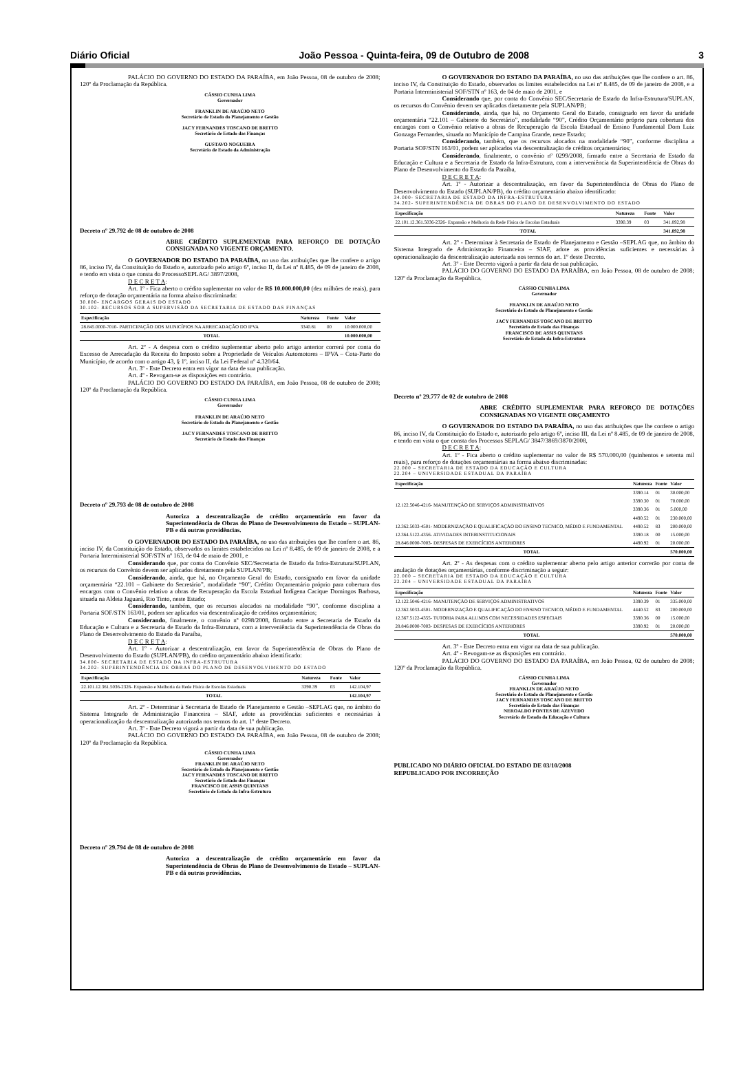Diário Oficial João Pessoa - Quinta-feira, 09 de Outubro de 2008 3
PALÁCIO DO GOVERNO DO ESTADO DA PARAÍBA, em João Pessoa, 08 de outubro de 2008; 120º da Proclamação da República.
CÁSSIO CUNHA LIMA
Governador
FRANKLIN DE ARAÚJO NETO
Secretário de Estado do Planejamento e Gestão
JACY FERNANDES TOSCANO DE BRITTO
Secretário de Estado das Finanças
GUSTAVO NOGUEIRA
Secretário de Estado da Administração
Decreto nº 29.792 de 08 de outubro de 2008
ABRE CRÉDITO SUPLEMENTAR PARA REFORÇO DE DOTAÇÃO CONSIGNADA NO VIGENTE ORÇAMENTO.
O GOVERNADOR DO ESTADO DA PARAÍBA, no uso das atribuições que lhe confere o artigo 86, inciso IV, da Constituição do Estado e, autorizado pelo artigo 6º, inciso II, da Lei nº 8.485, de 09 de janeiro de 2008, e tendo em vista o que consta do ProcessoSEPLAG/ 3897/2008,
D E C R E T A:
Art. 1º - Fica aberto o crédito suplementar no valor de R$ 10.000.000,00 (dez milhões de reais), para reforço de dotação orçamentária na forma abaixo discriminada:
30.000- ENCARGOS GERAIS DO ESTADO
30.102- RECURSOS SOB A SUPERVISÃO DA SECRETARIA DE ESTADO DAS FINANÇAS
| Especificação | Natureza | Fonte | Valor |
| --- | --- | --- | --- |
| 28.845.0000-7010- PARTICIPAÇÃO DOS MUNICÍPIOS NA ARRECADAÇÃO DO IPVA | 3340.81 | 00 | 10.000.000,00 |
| TOTAL | | | 10.000.000,00 |
Art. 2º - A despesa com o crédito suplementar aberto pelo artigo anterior correrá por conta do Excesso de Arrecadação da Receita do Imposto sobre a Propriedade de Veículos Automotores – IPVA – Cota-Parte do Município, de acordo com o artigo 43, § 1º, inciso II, da Lei Federal nº 4.320/64.
Art. 3º - Este Decreto entra em vigor na data de sua publicação.
Art. 4º - Revogam-se as disposições em contrário.
PALÁCIO DO GOVERNO DO ESTADO DA PARAÍBA, em João Pessoa, 08 de outubro de 2008; 120º da Proclamação da República.
CÁSSIO CUNHA LIMA
Governador
FRANKLIN DE ARAÚJO NETO
Secretário de Estado do Planejamento e Gestão
JACY FERNANDES TOSCANO DE BRITTO
Secretário de Estado das Finanças
Decreto nº 29.793 de 08 de outubro de 2008
Autoriza a descentralização de crédito orçamentário em favor da Superintendência de Obras do Plano de Desenvolvimento do Estado – SUPLAN-PB e dá outras providências.
O GOVERNADOR DO ESTADO DA PARAÍBA, no uso das atribuições que lhe confere o art. 86, inciso IV, da Constituição do Estado, observados os limites estabelecidos na Lei nº 8.485, de 09 de janeiro de 2008, e a Portaria Interministerial SOF/STN nº 163, de 04 de maio de 2001, e
Considerando que, por conta do Convênio SEC/Secretaria de Estado da Infra-Estrutura/SUPLAN, os recursos do Convênio devem ser aplicados diretamente pela SUPLAN/PB;
Considerando, ainda, que há, no Orçamento Geral do Estado, consignado em favor da unidade orçamentária “22.101 – Gabinete do Secretário”, modalidade “90”, Crédito Orçamentário próprio para cobertura dos encargos com o Convênio relativo a obras de Recuperação da Escola Estadual Indígena Cacique Domingos Barbosa, situada na Aldeia Jaguará, Rio Tinto, neste Estado;
Considerando, também, que os recursos alocados na modalidade “90”, conforme disciplina a Portaria SOF/STN 163/01, podem ser aplicados via descentralização de créditos orçamentários;
Considerando, finalmente, o convênio nº 0298/2008, firmado entre a Secretaria de Estado da Educação e Cultura e a Secretaria de Estado da Infra-Estrutura, com a interveniência da Superintendência de Obras do Plano de Desenvolvimento do Estado da Paraíba,
D E C R E T A:
Art. 1º - Autorizar a descentralização, em favor da Superintendência de Obras do Plano de Desenvolvimento do Estado (SUPLAN/PB), do crédito orçamentário abaixo identificado:
34.000- SECRETARIA DE ESTADO DA INFRA-ESTRUTURA
34.202- SUPERINTENDÊNCIA DE OBRAS DO PLANO DE DESENVOLVIMENTO DO ESTADO
| Especificação | Natureza | Fonte | Valor |
| --- | --- | --- | --- |
| 22.101.12.361.5036-2326- Expansão e Melhoria da Rede Física de Escolas Estaduais | 3390.39 | 03 | 142.104,97 |
| TOTAL | | | 142.104,97 |
Art. 2º - Determinar à Secretaria de Estado de Planejamento e Gestão –SEPLAG que, no âmbito do Sistema Integrado de Administração Financeira – SIAF, adote as providências suficientes e necessárias à operacionalização da descentralização autorizada nos termos do art. 1º deste Decreto.
Art. 3º - Este Decreto vigorá a partir da data de sua publicação.
PALÁCIO DO GOVERNO DO ESTADO DA PARAÍBA, em João Pessoa, 08 de outubro de 2008; 120º da Proclamação da República.
CÁSSIO CUNHA LIMA
Governador
FRANKLIN DE ARAÚJO NETO
Secretário de Estado do Planejamento e Gestão
JACY FERNANDES TOSCANO DE BRITTO
Secretário de Estado das Finanças
FRANCISCO DE ASSIS QUINTANS
Secretário de Estado da Infra-Estrutura
Decreto nº 29.794 de 08 de outubro de 2008
Autoriza a descentralização de crédito orçamentário em favor da Superintendência de Obras do Plano de Desenvolvimento do Estado – SUPLAN-PB e dá outras providências.
O GOVERNADOR DO ESTADO DA PARAÍBA, no uso das atribuições que lhe confere o art. 86, inciso IV, da Constituição do Estado, observados os limites estabelecidos na Lei nº 8.485, de 09 de janeiro de 2008, e a Portaria Interministerial SOF/STN nº 163, de 04 de maio de 2001, e
Considerando que, por conta do Convênio SEC/Secretaria de Estado da Infra-Estrutura/SUPLAN, os recursos do Convênio devem ser aplicados diretamente pela SUPLAN/PB;
Considerando, ainda, que há, no Orçamento Geral do Estado, consignado em favor da unidade orçamentária “22.101 – Gabinete do Secretário”, modalidade “90”, Crédito Orçamentário próprio para cobertura dos encargos com o Convênio relativo a obras de Recuperação da Escola Estadual de Ensino Fundamental Dom Luiz Gonzaga Fernandes, situada no Município de Campina Grande, neste Estado;
Considerando, também, que os recursos alocados na modalidade “90”, conforme disciplina a Portaria SOF/STN 163/01, podem ser aplicados via descentralização de créditos orçamentários;
Considerando, finalmente, o convênio nº 0299/2008, firmado entre a Secretaria de Estado da Educação e Cultura e a Secretaria de Estado da Infra-Estrutura, com a interveniência da Superintendência de Obras do Plano de Desenvolvimento do Estado da Paraíba,
D E C R E T A:
Art. 1º - Autorizar a descentralização, em favor da Superintendência de Obras do Plano de Desenvolvimento do Estado (SUPLAN/PB), do crédito orçamentário abaixo identificado:
34.000- SECRETARIA DE ESTADO DA INFRA-ESTRUTURA
34.202- SUPERINTENDÊNCIA DE OBRAS DO PLANO DE DESENVOLVIMENTO DO ESTADO
| Especificação | Natureza | Fonte | Valor |
| --- | --- | --- | --- |
| 22.101.12.361.5036-2326- Expansão e Melhoria da Rede Física de Escolas Estaduais | 3390.39 | 03 | 341.892,98 |
| TOTAL | | | 341.892,98 |
Art. 2º - Determinar à Secretaria de Estado de Planejamento e Gestão –SEPLAG que, no âmbito do Sistema Integrado de Administração Financeira – SIAF, adote as providências suficientes e necessárias à operacionalização da descentralização autorizada nos termos do art. 1º deste Decreto.
Art. 3º - Este Decreto vigorá a partir da data de sua publicação.
PALÁCIO DO GOVERNO DO ESTADO DA PARAÍBA, em João Pessoa, 08 de outubro de 2008; 120º da Proclamação da República.
CÁSSIO CUNHA LIMA
Governador
FRANKLIN DE ARAÚJO NETO
Secretário de Estado do Planejamento e Gestão
JACY FERNANDES TOSCANO DE BRITTO
Secretário de Estado das Finanças
FRANCISCO DE ASSIS QUINTANS
Secretário de Estado da Infra-Estrutura
Decreto nº 29.777 de 02 de outubro de 2008
ABRE CRÉDITO SUPLEMENTAR PARA REFORÇO DE DOTAÇÕES CONSIGNADAS NO VIGENTE ORÇAMENTO
O GOVERNADOR DO ESTADO DA PARAÍBA, no uso das atribuições que lhe confere o artigo 86, inciso IV, da Constituição do Estado e, autorizado pelo artigo 6º, inciso III, da Lei nº 8.485, de 09 de janeiro de 2008, e tendo em vista o que consta dos Processos SEPLAG/ 3847/3869/3870/2008,
D E C R E T A:
Art. 1º - Fica aberto o crédito suplementar no valor de R$ 570.000,00 (quinhentos e setenta mil reais), para reforço de dotações orçamentárias na forma abaixo discriminadas:
22.000 – SECRETARIA DE ESTADO DA EDUCAÇÃO E CULTURA
22.204 – UNIVERSIDADE ESTADUAL DA PARAÍBA
| Especificação | Natureza | Fonte | Valor |
| --- | --- | --- | --- |
| 12.122.5046-4216- MANUTENÇÃO DE SERVIÇOS ADMINISTRATIVOS | 3390.14 | 01 | 30.000,00 |
| | 3390.30 | 01 | 70.000,00 |
| | 3390.36 | 01 | 5.000,00 |
| | 4490.52 | 01 | 230.000,00 |
| 12.362.5033-4501- MODERNIZAÇÃO E QUALIFICAÇÃO DO ENSINO TECNICO, MÉDIO E FUNDAMENTAL | 4490.52 | 83 | 200.000,00 |
| 12.364.5122-4356- ATIVIDADES INTERINSTITUCIONAIS | 3390.18 | 00 | 15.000,00 |
| 28.846.0000-7003- DESPESAS DE EXERCÍCIOS ANTERIORES | 4490.92 | 01 | 20.000,00 |
| TOTAL | | | 570.000,00 |
Art. 2º - As despesas com o crédito suplementar aberto pelo artigo anterior correrão por conta de anulação de dotações orçamentárias, conforme discriminação a seguir:
22.000 – SECRETARIA DE ESTADO DA EDUCAÇÃO E CULTURA
22.204 – UNIVERSIDADE ESTADUAL DA PARAÍBA
| Especificação | Natureza | Fonte | Valor |
| --- | --- | --- | --- |
| 12.122.5046-4216- MANUTENÇÃO DE SERVIÇOS ADMINISTRATIVOS | 3390.39 | 01 | 335.000,00 |
| 12.362.5033-4501- MODERNIZAÇÃO E QUALIFICAÇÃO DO ENSINO TECNICO, MÉDIO E FUNDAMENTAL | 4440.52 | 83 | 200.000,00 |
| 12.367.5122-4355- TUTORIA PARA ALUNOS COM NECESSIDADES ESPECIAIS | 3390.36 | 00 | 15.000,00 |
| 28.846.0000-7003- DESPESAS DE EXERCÍCIOS ANTERIORES | 3390.92 | 01 | 20.000,00 |
| TOTAL | | | 570.000,00 |
Art. 3º - Este Decreto entra em vigor na data de sua publicação.
Art. 4º - Revogam-se as disposições em contrário.
PALÁCIO DO GOVERNO DO ESTADO DA PARAÍBA, em João Pessoa, 02 de outubro de 2008; 120º da Proclamação da República.
CÁSSIO CUNHA LIMA
Governador
FRANKLIN DE ARAÚJO NETO
Secretário de Estado do Planejamento e Gestão
JACY FERNANDES TOSCANO DE BRITTO
Secretário de Estado das Finanças
NEROALDO PONTES DE AZEVEDO
Secretário de Estado da Educação e Cultura
PUBLICADO NO DIÁRIO OFICIAL DO ESTADO DE 03/10/2008
REPUBLICADO POR INCORREÇÃO